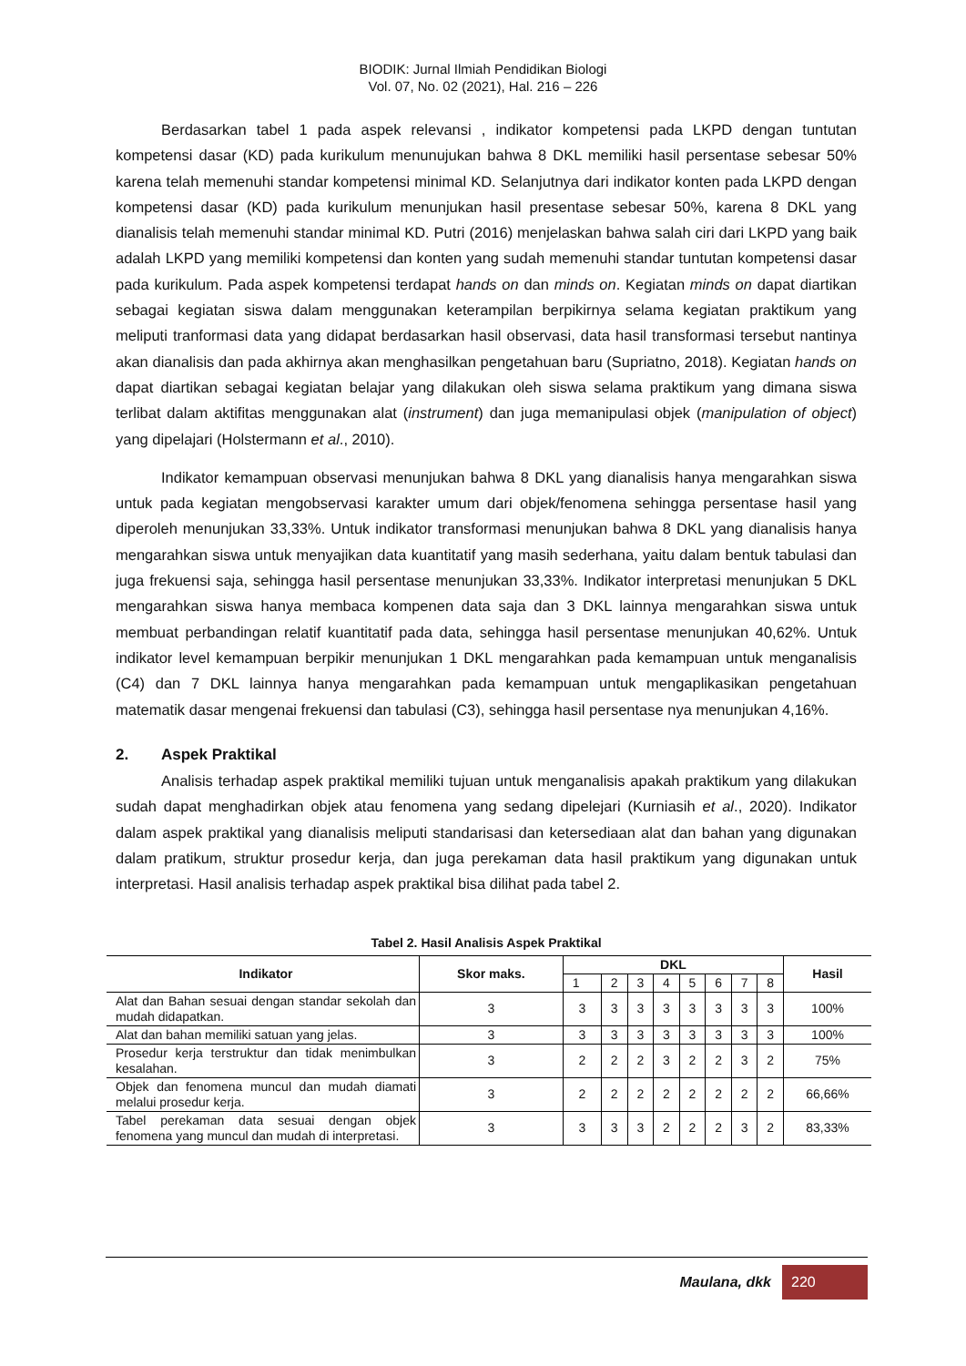BIODIK: Jurnal Ilmiah Pendidikan Biologi
Vol. 07, No. 02 (2021), Hal. 216 – 226
Berdasarkan tabel 1 pada aspek relevansi , indikator kompetensi pada LKPD dengan tuntutan kompetensi dasar (KD) pada kurikulum menunujukan bahwa 8 DKL memiliki hasil persentase sebesar 50% karena telah memenuhi standar kompetensi minimal KD. Selanjutnya dari indikator konten pada LKPD dengan kompetensi dasar (KD) pada kurikulum menunjukan hasil presentase sebesar 50%, karena 8 DKL yang dianalisis telah memenuhi standar minimal KD. Putri (2016) menjelaskan bahwa salah ciri dari LKPD yang baik adalah LKPD yang memiliki kompetensi dan konten yang sudah memenuhi standar tuntutan kompetensi dasar pada kurikulum. Pada aspek kompetensi terdapat hands on dan minds on. Kegiatan minds on dapat diartikan sebagai kegiatan siswa dalam menggunakan keterampilan berpikirnya selama kegiatan praktikum yang meliputi tranformasi data yang didapat berdasarkan hasil observasi, data hasil transformasi tersebut nantinya akan dianalisis dan pada akhirnya akan menghasilkan pengetahuan baru (Supriatno, 2018). Kegiatan hands on dapat diartikan sebagai kegiatan belajar yang dilakukan oleh siswa selama praktikum yang dimana siswa terlibat dalam aktifitas menggunakan alat (instrument) dan juga memanipulasi objek (manipulation of object) yang dipelajari (Holstermann et al., 2010).
Indikator kemampuan observasi menunjukan bahwa 8 DKL yang dianalisis hanya mengarahkan siswa untuk pada kegiatan mengobservasi karakter umum dari objek/fenomena sehingga persentase hasil yang diperoleh menunjukan 33,33%. Untuk indikator transformasi menunjukan bahwa 8 DKL yang dianalisis hanya mengarahkan siswa untuk menyajikan data kuantitatif yang masih sederhana, yaitu dalam bentuk tabulasi dan juga frekuensi saja, sehingga hasil persentase menunjukan 33,33%. Indikator interpretasi menunjukan 5 DKL mengarahkan siswa hanya membaca kompenen data saja dan 3 DKL lainnya mengarahkan siswa untuk membuat perbandingan relatif kuantitatif pada data, sehingga hasil persentase menunjukan 40,62%. Untuk indikator level kemampuan berpikir menunjukan 1 DKL mengarahkan pada kemampuan untuk menganalisis (C4) dan 7 DKL lainnya hanya mengarahkan pada kemampuan untuk mengaplikasikan pengetahuan matematik dasar mengenai frekuensi dan tabulasi (C3), sehingga hasil persentase nya menunjukan 4,16%.
2. Aspek Praktikal
Analisis terhadap aspek praktikal memiliki tujuan untuk menganalisis apakah praktikum yang dilakukan sudah dapat menghadirkan objek atau fenomena yang sedang dipelejari (Kurniasih et al., 2020). Indikator dalam aspek praktikal yang dianalisis meliputi standarisasi dan ketersediaan alat dan bahan yang digunakan dalam pratikum, struktur prosedur kerja, dan juga perekaman data hasil praktikum yang digunakan untuk interpretasi. Hasil analisis terhadap aspek praktikal bisa dilihat pada tabel 2.
Tabel 2. Hasil Analisis Aspek Praktikal
| Indikator | Skor maks. | DKL | | | | | | | | Hasil |
| --- | --- | --- | --- | --- | --- | --- | --- | --- | --- | --- |
| | | 1 | 2 | 3 | 4 | 5 | 6 | 7 | 8 | |
| Alat dan Bahan sesuai dengan standar sekolah dan mudah didapatkan. | 3 | 3 | 3 | 3 | 3 | 3 | 3 | 3 | 3 | 100% |
| Alat dan bahan memiliki satuan yang jelas. | 3 | 3 | 3 | 3 | 3 | 3 | 3 | 3 | 3 | 100% |
| Prosedur kerja terstruktur dan tidak menimbulkan kesalahan. | 3 | 2 | 2 | 2 | 3 | 2 | 2 | 3 | 2 | 75% |
| Objek dan fenomena muncul dan mudah diamati melalui prosedur kerja. | 3 | 2 | 2 | 2 | 2 | 2 | 2 | 2 | 2 | 66,66% |
| Tabel perekaman data sesuai dengan objek fenomena yang muncul dan mudah di interpretasi. | 3 | 3 | 3 | 3 | 2 | 2 | 2 | 3 | 2 | 83,33% |
Maulana, dkk
220